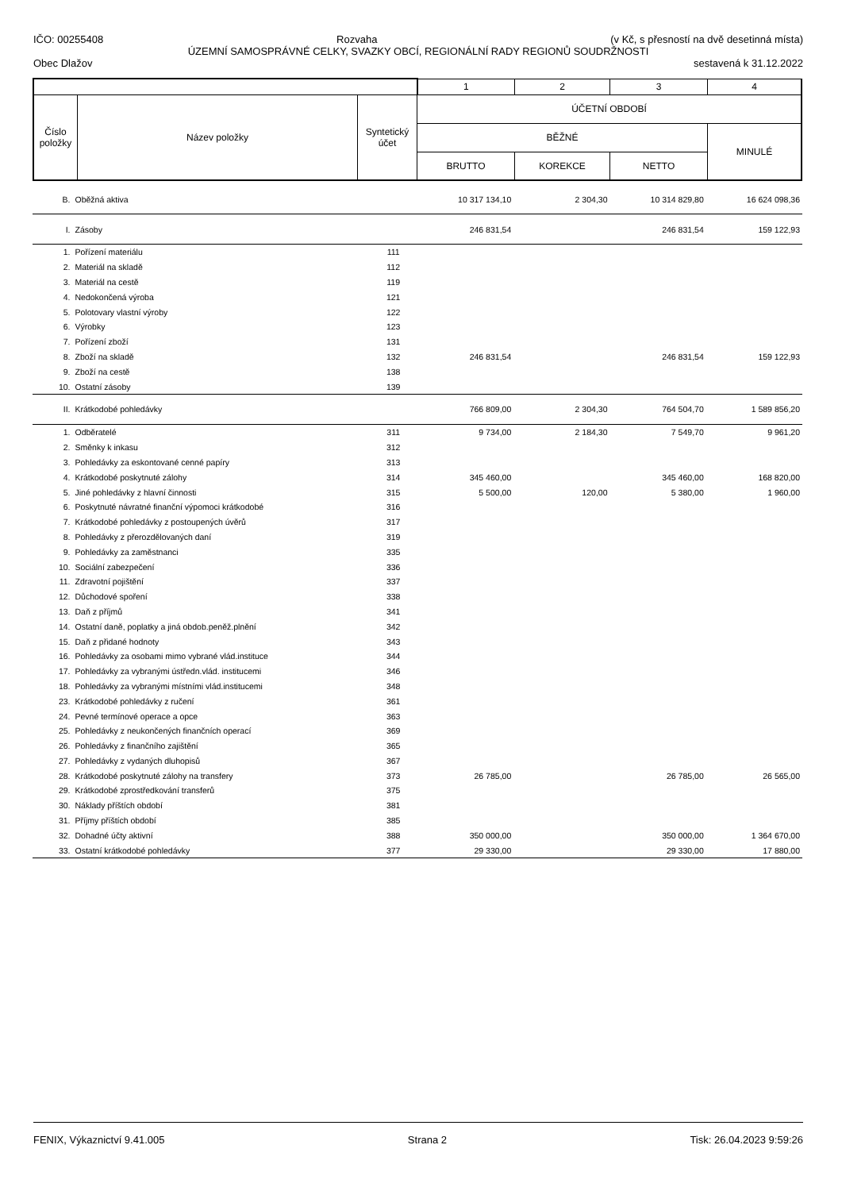IČO: 00255408 Rozvaha (v Kč, s přesností na dvě desetinná místa)
ÚZEMNÍ SAMOSPRÁVNÉ CELKY, SVAZKY OBCÍ, REGIONÁLNÍ RADY REGIONŮ SOUDRŽNOSTI
Obec Dlažov sestavená k 31.12.2022
| | | | 1 | 2 | 3 | 4 |
| Číslo položky | Název položky | Syntetický účet | ÚČETNÍ OBDOBÍ | | | |
| | | | BĚŽNÉ | | | MINULÉ |
| | | | BRUTTO | KOREKCE | NETTO | |
| B. | Oběžná aktiva | | 10 317 134,10 | 2 304,30 | 10 314 829,80 | 16 624 098,36 |
| I. | Zásoby | | 246 831,54 | | 246 831,54 | 159 122,93 |
| 1. | Pořízení materiálu | 111 | | | | |
| 2. | Materiál na skladě | 112 | | | | |
| 3. | Materiál na cestě | 119 | | | | |
| 4. | Nedokončená výroba | 121 | | | | |
| 5. | Polotovary vlastní výroby | 122 | | | | |
| 6. | Výrobky | 123 | | | | |
| 7. | Pořízení zboží | 131 | | | | |
| 8. | Zboží na skladě | 132 | 246 831,54 | | 246 831,54 | 159 122,93 |
| 9. | Zboží na cestě | 138 | | | | |
| 10. | Ostatní zásoby | 139 | | | | |
| II. | Krátkodobé pohledávky | | 766 809,00 | 2 304,30 | 764 504,70 | 1 589 856,20 |
| 1. | Odběratelé | 311 | 9 734,00 | 2 184,30 | 7 549,70 | 9 961,20 |
| 2. | Směnky k inkasu | 312 | | | | |
| 3. | Pohledávky za eskontované cenné papíry | 313 | | | | |
| 4. | Krátkodobé poskytnuté zálohy | 314 | 345 460,00 | | 345 460,00 | 168 820,00 |
| 5. | Jiné pohledávky z hlavní činnosti | 315 | 5 500,00 | 120,00 | 5 380,00 | 1 960,00 |
| 6. | Poskytnuté návratné finanční výpomoci krátkodobé | 316 | | | | |
| 7. | Krátkodobé pohledávky z postoupených úvěrů | 317 | | | | |
| 8. | Pohledávky z přerozdělovaných daní | 319 | | | | |
| 9. | Pohledávky za zaměstnanci | 335 | | | | |
| 10. | Sociální zabezpečení | 336 | | | | |
| 11. | Zdravotní pojištění | 337 | | | | |
| 12. | Důchodové spoření | 338 | | | | |
| 13. | Daň z příjmů | 341 | | | | |
| 14. | Ostatní daně, poplatky a jiná obdob.peněž.plnění | 342 | | | | |
| 15. | Daň z přidané hodnoty | 343 | | | | |
| 16. | Pohledávky za osobami mimo vybrané vlád.instituce | 344 | | | | |
| 17. | Pohledávky za vybranými ústředn.vlád. institucemi | 346 | | | | |
| 18. | Pohledávky za vybranými místními vlád.institucemi | 348 | | | | |
| 23. | Krátkodobé pohledávky z ručení | 361 | | | | |
| 24. | Pevné termínové operace a opce | 363 | | | | |
| 25. | Pohledávky z neukončených finančních operací | 369 | | | | |
| 26. | Pohledávky z finančního zajištění | 365 | | | | |
| 27. | Pohledávky z vydaných dluhopisů | 367 | | | | |
| 28. | Krátkodobé poskytnuté zálohy na transfery | 373 | 26 785,00 | | 26 785,00 | 26 565,00 |
| 29. | Krátkodobé zprostředkování transferů | 375 | | | | |
| 30. | Náklady příštích období | 381 | | | | |
| 31. | Příjmy příštích období | 385 | | | | |
| 32. | Dohadné účty aktivní | 388 | 350 000,00 | | 350 000,00 | 1 364 670,00 |
| 33. | Ostatní krátkodobé pohledávky | 377 | 29 330,00 | | 29 330,00 | 17 880,00 |
FENIX, Výkaznictví 9.41.005 Strana 2 Tisk: 26.04.2023 9:59:26